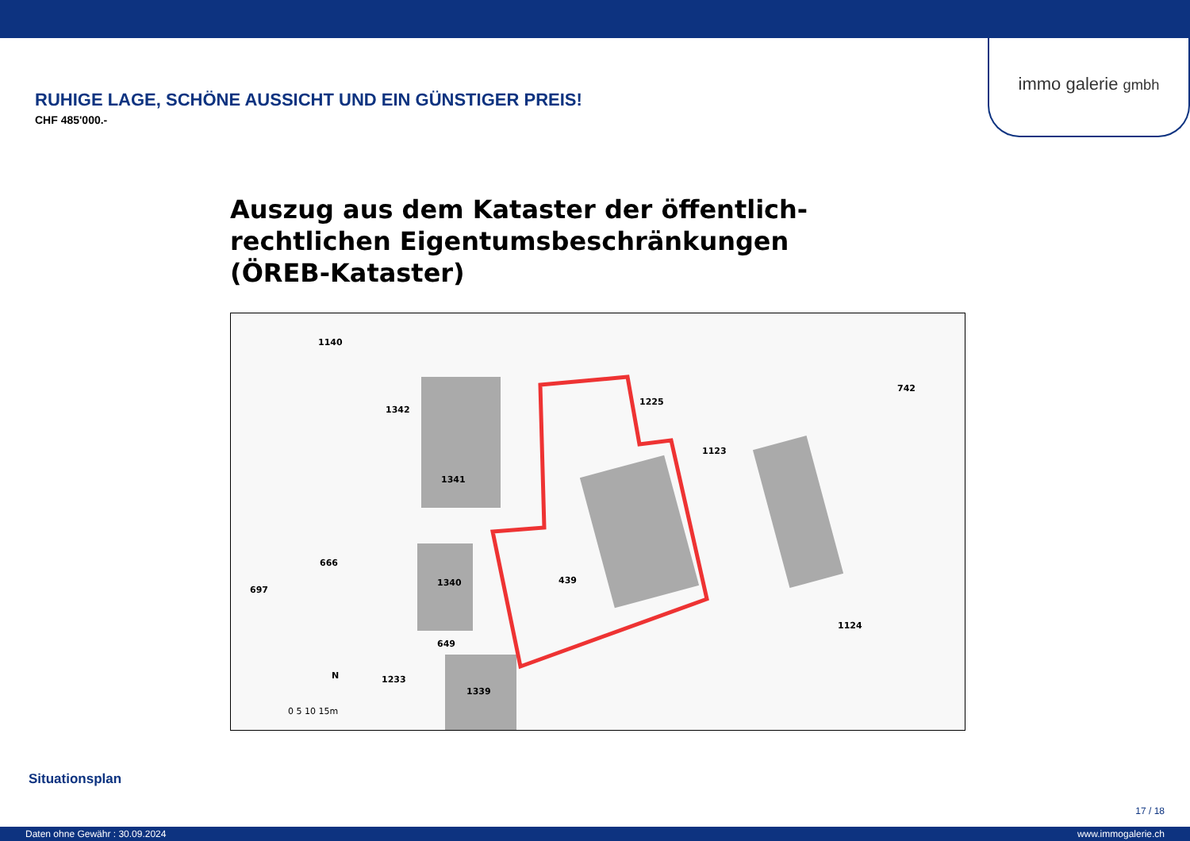immo galerie gmbh
RUHIGE LAGE, SCHÖNE AUSSICHT UND EIN GÜNSTIGER PREIS!
CHF 485'000.-
Auszug aus dem Kataster der öffentlich-
rechtlichen Eigentumsbeschränkungen
(ÖREB-Kataster)
1140
1341
1340
649
1339
439
1225
1123
742
1124
666
697
1342
1233 N
0 5 10 15m
Situationsplan
17 / 18
Daten ohne Gewähr : 30.09.2024 www.immogalerie.ch